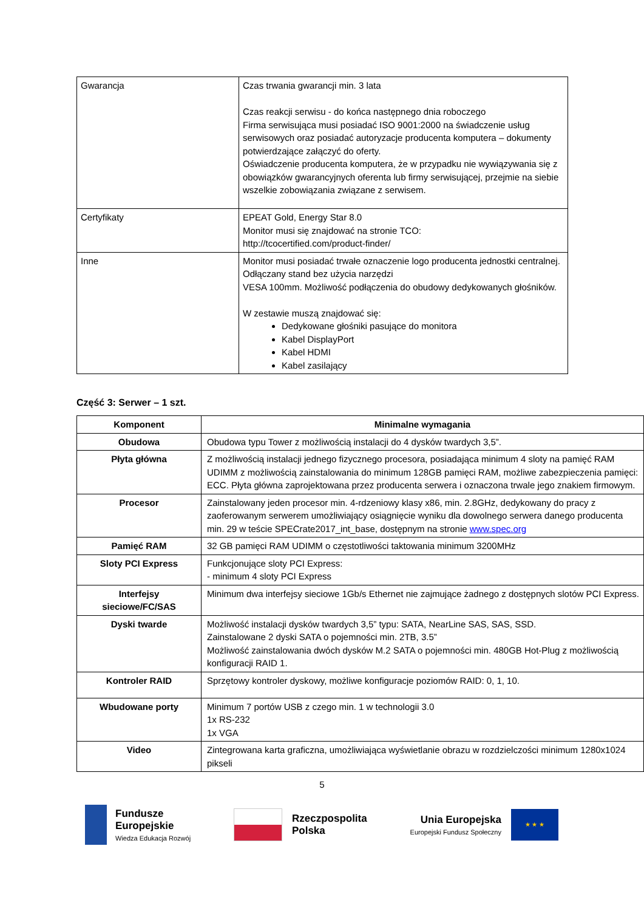| Gwarancja | Czas trwania gwarancji min. 3 lata Czas reakcji serwisu - do końca następnego dnia roboczego Firma serwisująca musi posiadać ISO 9001:2000 na świadczenie usług serwisowych oraz posiadać autoryzacje producenta komputera – dokumenty potwierdzające załączyć do oferty. Oświadczenie producenta komputera, że w przypadku nie wywiązywania się z obowiązków gwarancyjnych oferenta lub firmy serwisującej, przejmie na siebie wszelkie zobowiązania związane z serwisem. |
| Certyfikaty | EPEAT Gold, Energy Star 8.0 Monitor musi się znajdować na stronie TCO: http://tcocertified.com/product-finder/ |
| Inne | Monitor musi posiadać trwałe oznaczenie logo producenta jednostki centralnej. Odłączany stand bez użycia narzędzi VESA 100mm. Możliwość podłączenia do obudowy dedykowanych głośników. W zestawie muszą znajdować się: Dedykowane głośniki pasujące do monitora Kabel DisplayPort Kabel HDMI Kabel zasilający |
Część 3: Serwer – 1 szt.
| Komponent | Minimalne wymagania |
| --- | --- |
| Obudowa | Obudowa typu Tower z możliwością instalacji do 4 dysków twardych 3,5”. |
| Płyta główna | Z możliwością instalacji jednego fizycznego procesora, posiadająca minimum 4 sloty na pamięć RAM UDIMM z możliwością zainstalowania do minimum 128GB pamięci RAM, możliwe zabezpieczenia pamięci: ECC. Płyta główna zaprojektowana przez producenta serwera i oznaczona trwale jego znakiem firmowym. |
| Procesor | Zainstalowany jeden procesor min. 4-rdzeniowy klasy x86, min. 2.8GHz, dedykowany do pracy z zaoferowanym serwerem umożliwiający osiągnięcie wyniku dla dowolnego serwera danego producenta min. 29 w teście SPECrate2017_int_base, dostępnym na stronie www.spec.org |
| Pamięć RAM | 32 GB pamięci RAM UDIMM o częstotliwości taktowania minimum 3200MHz |
| Sloty PCI Express | Funkcjonujące sloty PCI Express: - minimum 4 sloty PCI Express |
| Interfejsy sieciowe/FC/SAS | Minimum dwa interfejsy sieciowe 1Gb/s Ethernet nie zajmujące żadnego z dostępnych slotów PCI Express. |
| Dyski twarde | Możliwość instalacji dysków twardych 3,5” typu: SATA, NearLine SAS, SAS, SSD. Zainstalowane 2 dyski SATA o pojemności min. 2TB, 3.5” Możliwość zainstalowania dwóch dysków M.2 SATA o pojemności min. 480GB Hot-Plug z możliwością konfiguracji RAID 1. |
| Kontroler RAID | Sprzętowy kontroler dyskowy, możliwe konfiguracje poziomów RAID: 0, 1, 10. |
| Wbudowane porty | Minimum 7 portów USB z czego min. 1 w technologii 3.0 1x RS-232 1x VGA |
| Video | Zintegrowana karta graficzna, umożliwiająca wyświetlanie obrazu w rozdzielczości minimum 1280x1024 pikseli |
5
Fundusze
Europejskie
Wiedza Edukacja Rozwój
Rzeczpospolita
Polska
Unia Europejska
Europejski Fundusz Społeczny
★ ★ ★